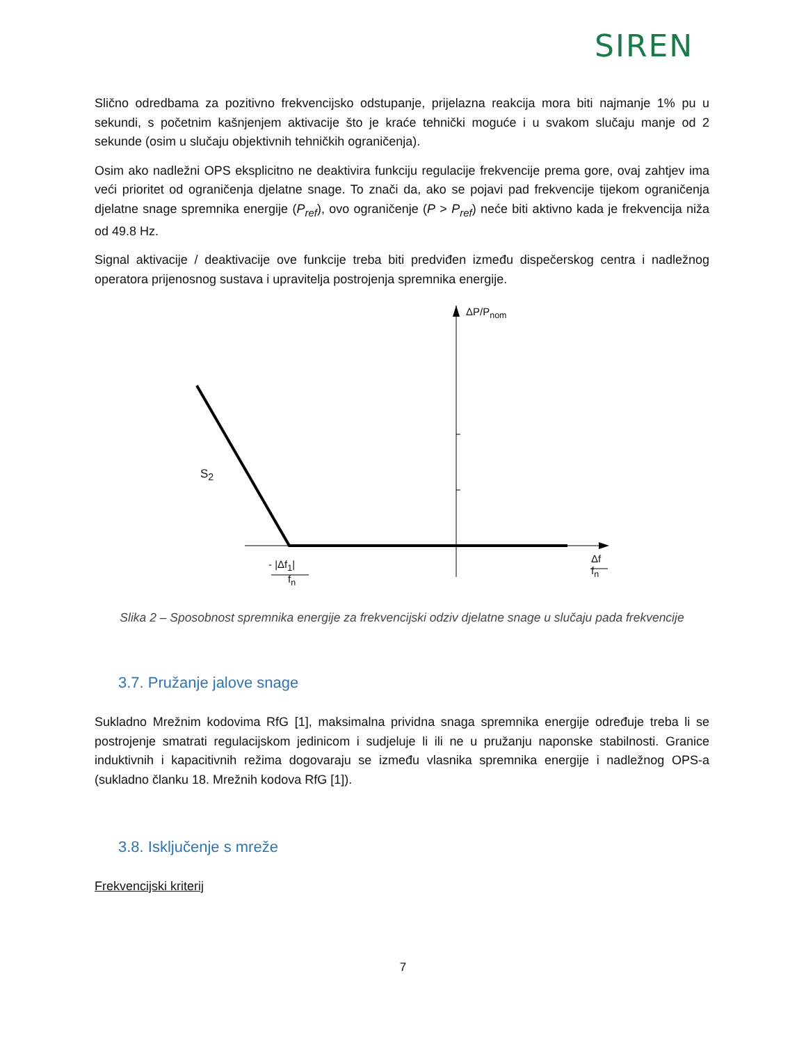SIREN
Slično odredbama za pozitivno frekvencijsko odstupanje, prijelazna reakcija mora biti najmanje 1% pu u sekundi, s početnim kašnjenjem aktivacije što je kraće tehnički moguće i u svakom slučaju manje od 2 sekunde (osim u slučaju objektivnih tehničkih ograničenja).
Osim ako nadležni OPS eksplicitno ne deaktivira funkciju regulacije frekvencije prema gore, ovaj zahtjev ima veći prioritet od ograničenja djelatne snage. To znači da, ako se pojavi pad frekvencije tijekom ograničenja djelatne snage spremnika energije (P<sub>ref</sub>), ovo ograničenje (P > P<sub>ref</sub>) neće biti aktivno kada je frekvencija niža od 49.8 Hz.
Signal aktivacije / deaktivacije ove funkcije treba biti predviđen između dispečerskog centra i nadležnog operatora prijenosnog sustava i upravitelja postrojenja spremnika energije.
ΔP/P<sub>nom</sub>
S<sub>2</sub>
- |Δf<sub>1</sub>|
f<sub>n</sub>
Δf
f<sub>n</sub>
Slika 2 – Sposobnost spremnika energije za frekvencijski odziv djelatne snage u slučaju pada frekvencije
3.7. Pružanje jalove snage
Sukladno Mrežnim kodovima RfG [1], maksimalna prividna snaga spremnika energije određuje treba li se postrojenje smatrati regulacijskom jedinicom i sudjeluje li ili ne u pružanju naponske stabilnosti. Granice induktivnih i kapacitivnih režima dogovaraju se između vlasnika spremnika energije i nadležnog OPS-a (sukladno članku 18. Mrežnih kodova RfG [1]).
3.8. Isključenje s mreže
Frekvencijski kriterij
7